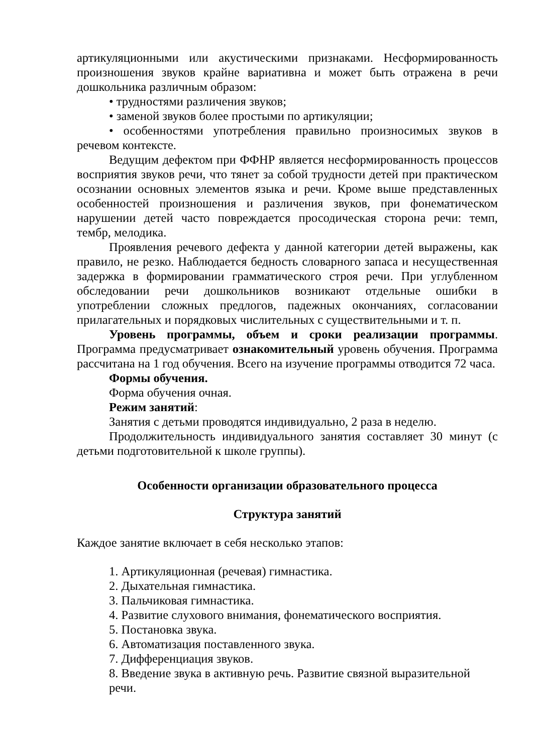артикуляционными или акустическими признаками. Несформированность произношения звуков крайне вариативна и может быть отражена в речи дошкольника различным образом:
• трудностями различения звуков;
• заменой звуков более простыми по артикуляции;
• особенностями употребления правильно произносимых звуков в речевом контексте.
Ведущим дефектом при ФФНР является несформированность процессов восприятия звуков речи, что тянет за собой трудности детей при практическом осознании основных элементов языка и речи. Кроме выше представленных особенностей произношения и различения звуков, при фонематическом нарушении детей часто повреждается просодическая сторона речи: темп, тембр, мелодика.
Проявления речевого дефекта у данной категории детей выражены, как правило, не резко. Наблюдается бедность словарного запаса и несущественная задержка в формировании грамматического строя речи. При углубленном обследовании речи дошкольников возникают отдельные ошибки в употреблении сложных предлогов, падежных окончаниях, согласовании прилагательных и порядковых числительных с существительными и т. п.
Уровень программы, объем и сроки реализации программы. Программа предусматривает ознакомительный уровень обучения. Программа рассчитана на 1 год обучения. Всего на изучение программы отводится 72 часа.
Формы обучения.
Форма обучения очная.
Режим занятий:
Занятия с детьми проводятся индивидуально, 2 раза в неделю.
Продолжительность индивидуального занятия составляет 30 минут (с детьми подготовительной к школе группы).
Особенности организации образовательного процесса
Структура занятий
Каждое занятие включает в себя несколько этапов:
1. Артикуляционная (речевая) гимнастика.
2. Дыхательная гимнастика.
3. Пальчиковая гимнастика.
4. Развитие слухового внимания, фонематического восприятия.
5. Постановка звука.
6. Автоматизация поставленного звука.
7. Дифференциация звуков.
8. Введение звука в активную речь. Развитие связной выразительной речи.